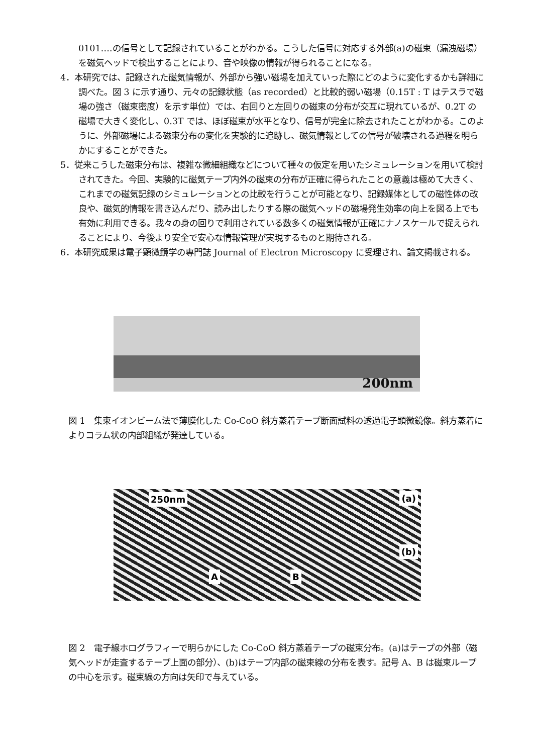0101….の信号として記録されていることがわかる。こうした信号に対応する外部(a)の磁束（漏洩磁場）を磁気ヘッドで検出することにより、音や映像の情報が得られることになる。
4．本研究では、記録された磁気情報が、外部から強い磁場を加えていった際にどのように変化するかも詳細に調べた。図 3 に示す通り、元々の記録状態（as recorded）と比較的弱い磁場（0.15T : T はテスラで磁場の強さ（磁束密度）を示す単位）では、右回りと左回りの磁束の分布が交互に現れているが、0.2T の磁場で大きく変化し、0.3T では、ほぼ磁束が水平となり、信号が完全に除去されたことがわかる。このように、外部磁場による磁束分布の変化を実験的に追跡し、磁気情報としての信号が破壊される過程を明らかにすることができた。
5．従来こうした磁束分布は、複雑な微細組織などについて種々の仮定を用いたシミュレーションを用いて検討されてきた。今回、実験的に磁気テープ内外の磁束の分布が正確に得られたことの意義は極めて大きく、これまでの磁気記録のシミュレーションとの比較を行うことが可能となり、記録媒体としての磁性体の改良や、磁気的情報を書き込んだり、読み出したりする際の磁気ヘッドの磁場発生効率の向上を図る上でも有効に利用できる。我々の身の回りで利用されている数多くの磁気情報が正確にナノスケールで捉えられることにより、今後より安全で安心な情報管理が実現するものと期待される。
6．本研究成果は電子顕微鏡学の専門誌 Journal of Electron Microscopy に受理され、論文掲載される。
200nm
図 1　集束イオンビーム法で薄膜化した Co-CoO 斜方蒸着テープ断面試料の透過電子顕微鏡像。斜方蒸着によりコラム状の内部組織が発達している。
250nm (a)
(b)
A B
図 2　電子線ホログラフィーで明らかにした Co-CoO 斜方蒸着テープの磁束分布。(a)はテープの外部（磁気ヘッドが走査するテープ上面の部分）、(b)はテープ内部の磁束線の分布を表す。記号 A、B は磁束ループの中心を示す。磁束線の方向は矢印で与えている。